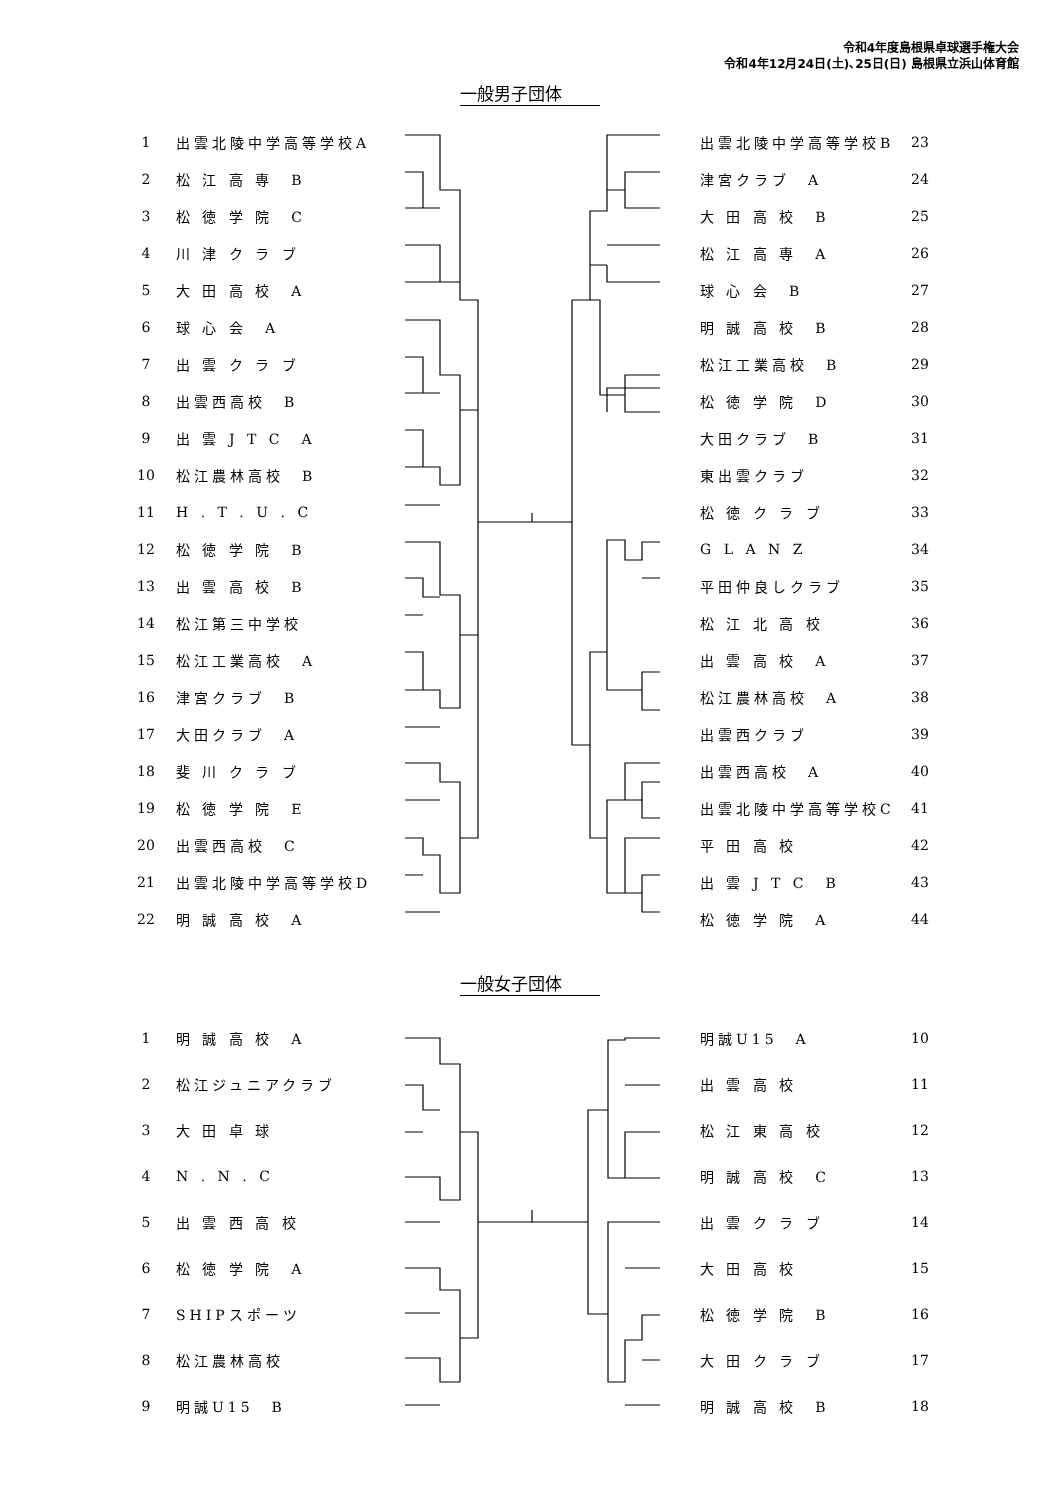令和4年度島根県卓球選手権大会
令和4年12月24日(土)､25日(日) 島根県立浜山体育館
一般男子団体
| 1 | 出雲北陵中学高等学校A |
| 2 | 松 江 高 専 B |
| 3 | 松 徳 学 院 C |
| 4 | 川 津 ク ラ ブ |
| 5 | 大 田 高 校 A |
| 6 | 球 心 会 A |
| 7 | 出 雲 ク ラ ブ |
| 8 | 出雲西高校 B |
| 9 | 出 雲 J T C A |
| 10 | 松江農林高校 B |
| 11 | H . T . U . C |
| 12 | 松 徳 学 院 B |
| 13 | 出 雲 高 校 B |
| 14 | 松江第三中学校 |
| 15 | 松江工業高校 A |
| 16 | 津宮クラブ B |
| 17 | 大田クラブ A |
| 18 | 斐 川 ク ラ ブ |
| 19 | 松 徳 学 院 E |
| 20 | 出雲西高校 C |
| 21 | 出雲北陵中学高等学校D |
| 22 | 明 誠 高 校 A |
| 出雲北陵中学高等学校B | 23 |
| 津宮クラブ A | 24 |
| 大 田 高 校 B | 25 |
| 松 江 高 専 A | 26 |
| 球 心 会 B | 27 |
| 明 誠 高 校 B | 28 |
| 松江工業高校 B | 29 |
| 松 徳 学 院 D | 30 |
| 大田クラブ B | 31 |
| 東出雲クラブ | 32 |
| 松 徳 ク ラ ブ | 33 |
| G L A N Z | 34 |
| 平田仲良しクラブ | 35 |
| 松 江 北 高 校 | 36 |
| 出 雲 高 校 A | 37 |
| 松江農林高校 A | 38 |
| 出雲西クラブ | 39 |
| 出雲西高校 A | 40 |
| 出雲北陵中学高等学校C | 41 |
| 平 田 高 校 | 42 |
| 出 雲 J T C B | 43 |
| 松 徳 学 院 A | 44 |
一般女子団体
| 1 | 明 誠 高 校 A |
| 2 | 松江ジュニアクラブ |
| 3 | 大 田 卓 球 |
| 4 | N . N . C |
| 5 | 出 雲 西 高 校 |
| 6 | 松 徳 学 院 A |
| 7 | SHIPスポーツ |
| 8 | 松江農林高校 |
| 9 | 明誠U15 B |
| 明誠U15 A | 10 |
| 出 雲 高 校 | 11 |
| 松 江 東 高 校 | 12 |
| 明 誠 高 校 C | 13 |
| 出 雲 ク ラ ブ | 14 |
| 大 田 高 校 | 15 |
| 松 徳 学 院 B | 16 |
| 大 田 ク ラ ブ | 17 |
| 明 誠 高 校 B | 18 |